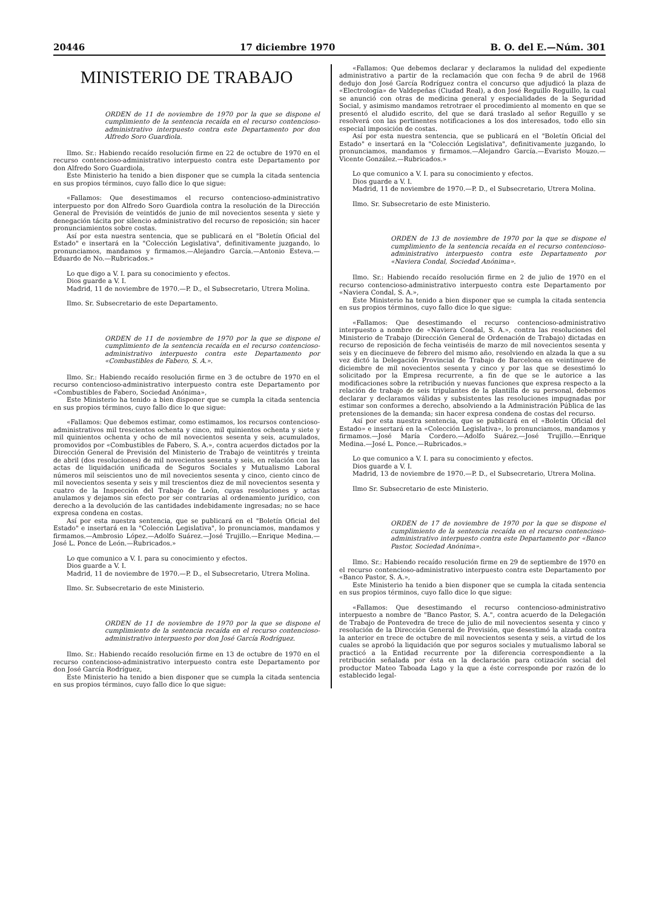20446 17 diciembre 1970 B. O. del E.—Núm. 301
MINISTERIO DE TRABAJO
ORDEN de 11 de noviembre de 1970 por la que se dispone el cumplimiento de la sentencia recaída en el recurso contencioso-administrativo interpuesto contra este Departamento por don Alfredo Soro Guardiola.
Ilmo. Sr.: Habiendo recaído resolución firme en 22 de octubre de 1970 en el recurso contencioso-administrativo interpuesto contra este Departamento por don Alfredo Soro Guardiola,
Este Ministerio ha tenido a bien disponer que se cumpla la citada sentencia en sus propios términos, cuyo fallo dice lo que sigue:
«Fallamos: Que desestimamos el recurso contencioso-administrativo interpuesto por don Alfredo Soro Guardiola contra la resolución de la Dirección General de Previsión de veintidós de junio de mil novecientos sesenta y siete y denegación tácita por silencio administrativo del recurso de reposición; sin hacer pronunciamientos sobre costas.
Así por esta nuestra sentencia, que se publicará en el "Boletín Oficial del Estado" e insertará en la "Colección Legislativa", definitivamente juzgando, lo pronunciamos, mandamos y firmamos.—Alejandro García.—Antonio Esteva.—Eduardo de No.—Rubricados.»
Lo que digo a V. I. para su conocimiento y efectos.
Dios guarde a V. I.
Madrid, 11 de noviembre de 1970.—P. D., el Subsecretario, Utrera Molina.
Ilmo. Sr. Subsecretario de este Departamento.
ORDEN de 11 de noviembre de 1970 por la que se dispone el cumplimiento de la sentencia recaída en el recurso contencioso-administrativo interpuesto contra este Departamento por «Combustibles de Fabero, S. A.».
Ilmo. Sr.: Habiendo recaído resolución firme en 3 de octubre de 1970 en el recurso contencioso-administrativo interpuesto contra este Departamento por «Combustibles de Fabero, Sociedad Anónima»,
Este Ministerio ha tenido a bien disponer que se cumpla la citada sentencia en sus propios términos, cuyo fallo dice lo que sigue:
«Fallamos: Que debemos estimar, como estimamos, los recursos contencioso-administrativos mil trescientos ochenta y cinco, mil quinientos ochenta y siete y mil quinientos ochenta y ocho de mil novecientos sesenta y seis, acumulados, promovidos por «Combustibles de Fabero, S. A.», contra acuerdos dictados por la Dirección General de Previsión del Ministerio de Trabajo de veintitrés y treinta de abril (dos resoluciones) de mil novecientos sesenta y seis, en relación con las actas de liquidación unificada de Seguros Sociales y Mutualismo Laboral números mil seiscientos uno de mil novecientos sesenta y cinco, ciento cinco de mil novecientos sesenta y seis y mil trescientos diez de mil novecientos sesenta y cuatro de la Inspección del Trabajo de León, cuyas resoluciones y actas anulamos y dejamos sin efecto por ser contrarias al ordenamiento jurídico, con derecho a la devolución de las cantidades indebidamente ingresadas; no se hace expresa condena en costas.
Así por esta nuestra sentencia, que se publicará en el "Boletín Oficial del Estado" e insertará en la "Colección Legislativa", lo pronunciamos, mandamos y firmamos.—Ambrosio López.—Adolfo Suárez.—José Trujillo.—Enrique Medina.—José L. Ponce de León.—Rubricados.»
Lo que comunico a V. I. para su conocimiento y efectos.
Dios guarde a V. I.
Madrid, 11 de noviembre de 1970.—P. D., el Subsecretario, Utrera Molina.
Ilmo. Sr. Subsecretario de este Ministerio.
ORDEN de 11 de noviembre de 1970 por la que se dispone el cumplimiento de la sentencia recaída en el recurso contencioso-administrativo interpuesto por don José García Rodríguez.
Ilmo. Sr.: Habiendo recaído resolución firme en 13 de octubre de 1970 en el recurso contencioso-administrativo interpuesto contra este Departamento por don José García Rodríguez,
Este Ministerio ha tenido a bien disponer que se cumpla la citada sentencia en sus propios términos, cuyo fallo dice lo que sigue:
«Fallamos: Que debemos declarar y declaramos la nulidad del expediente administrativo a partir de la reclamación que con fecha 9 de abril de 1968 dedujo don José García Rodríguez contra el concurso que adjudicó la plaza de «Electrología» de Valdepeñas (Ciudad Real), a don José Reguillo Reguillo, la cual se anunció con otras de medicina general y especialidades de la Seguridad Social, y asimismo mandamos retrotraer el procedimiento al momento en que se presentó el aludido escrito, del que se dará traslado al señor Reguillo y se resolverá con las pertinentes notificaciones a los dos interesados, todo ello sin especial imposición de costas.
Así por esta nuestra sentencia, que se publicará en el "Boletín Oficial del Estado" e insertará en la "Colección Legislativa", definitivamente juzgando, lo pronunciamos, mandamos y firmamos.—Alejandro García.—Evaristo Mouzo.—Vicente González.—Rubricados.»
Lo que comunico a V. I. para su conocimiento y efectos.
Dios guarde a V. I.
Madrid, 11 de noviembre de 1970.—P. D., el Subsecretario, Utrera Molina.
Ilmo. Sr. Subsecretario de este Ministerio.
ORDEN de 13 de noviembre de 1970 por la que se dispone el cumplimiento de la sentencia recaída en el recurso contencioso-administrativo interpuesto contra este Departamento por «Naviera Condal, Sociedad Anónima».
Ilmo. Sr.: Habiendo recaído resolución firme en 2 de julio de 1970 en el recurso contencioso-administrativo interpuesto contra este Departamento por «Naviera Condal, S. A.»,
Este Ministerio ha tenido a bien disponer que se cumpla la citada sentencia en sus propios términos, cuyo fallo dice lo que sigue:
«Fallamos: Que desestimando el recurso contencioso-administrativo interpuesto a nombre de «Naviera Condal, S. A.», contra las resoluciones del Ministerio de Trabajo (Dirección General de Ordenación de Trabajo) dictadas en recurso de reposición de fecha veintiséis de marzo de mil novecientos sesenta y seis y en diecinueve de febrero del mismo año, resolviendo en alzada la que a su vez dictó la Delegación Provincial de Trabajo de Barcelona en veintinueve de diciembre de mil novecientos sesenta y cinco y por las que se desestimó lo solicitado por la Empresa recurrente, a fin de que se le autorice a las modificaciones sobre la retribución y nuevas funciones que expresa respecto a la relación de trabajo de seis tripulantes de la plantilla de su personal, debemos declarar y declaramos válidas y subsistentes las resoluciones impugnadas por estimar son conformes a derecho, absolviendo a la Administración Pública de las pretensiones de la demanda; sin hacer expresa condena de costas del recurso.
Así por esta nuestra sentencia, que se publicará en el «Boletín Oficial del Estado» e insertará en la «Colección Legislativa», lo pronunciamos, mandamos y firmamos.—José María Cordero.—Adolfo Suárez.—José Trujillo.—Enrique Medina.—José L. Ponce.—Rubricados.»
Lo que comunico a V. I. para su conocimiento y efectos.
Dios guarde a V. I.
Madrid, 13 de noviembre de 1970.—P. D., el Subsecretario, Utrera Molina.
Ilmo Sr. Subsecretario de este Ministerio.
ORDEN de 17 de noviembre de 1970 por la que se dispone el cumplimiento de la sentencia recaída en el recurso contencioso-administrativo interpuesto contra este Departamento por «Banco Pastor, Sociedad Anónima».
Ilmo. Sr.: Habiendo recaído resolución firme en 29 de septiembre de 1970 en el recurso contencioso-administrativo interpuesto contra este Departamento por «Banco Pastor, S. A.»,
Este Ministerio ha tenido a bien disponer que se cumpla la citada sentencia en sus propios términos, cuyo fallo dice lo que sigue:
«Fallamos: Que desestimando el recurso contencioso-administrativo interpuesto a nombre de "Banco Pastor, S. A.", contra acuerdo de la Delegación de Trabajo de Pontevedra de trece de julio de mil novecientos sesenta y cinco y resolución de la Dirección General de Previsión, que desestimó la alzada contra la anterior en trece de octubre de mil novecientos sesenta y seis, a virtud de los cuales se aprobó la liquidación que por seguros sociales y mutualismo laboral se practicó a la Entidad recurrente por la diferencia correspondiente a la retribución señalada por ésta en la declaración para cotización social del productor Mateo Taboada Lago y la que a éste corresponde por razón de lo establecido legal-